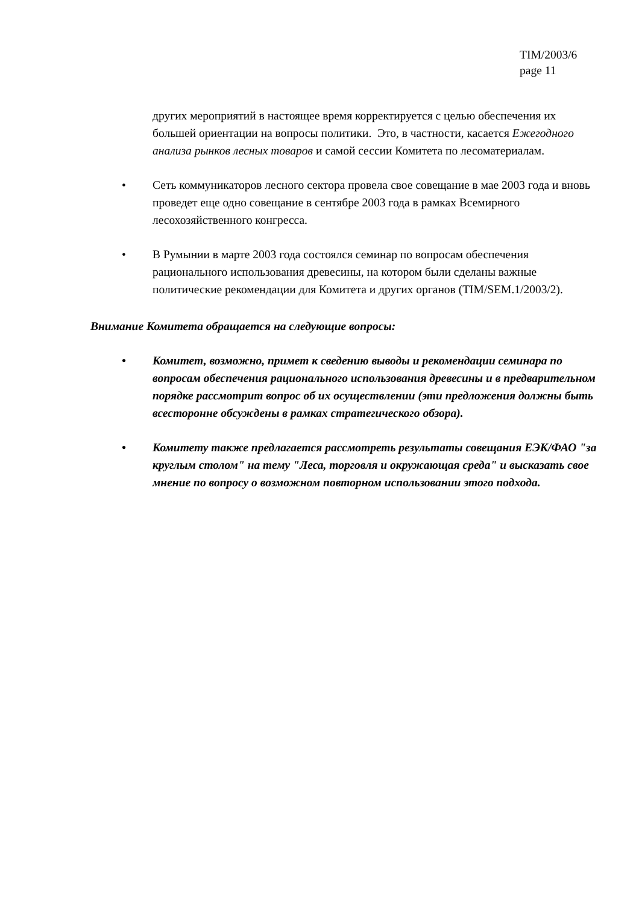TIM/2003/6
page 11
других мероприятий в настоящее время корректируется с целью обеспечения их большей ориентации на вопросы политики. Это, в частности, касается Ежегодного анализа рынков лесных товаров и самой сессии Комитета по лесоматериалам.
• Сеть коммуникаторов лесного сектора провела свое совещание в мае 2003 года и вновь проведет еще одно совещание в сентябре 2003 года в рамках Всемирного лесохозяйственного конгресса.
• В Румынии в марте 2003 года состоялся семинар по вопросам обеспечения рационального использования древесины, на котором были сделаны важные политические рекомендации для Комитета и других органов (TIM/SEM.1/2003/2).
Внимание Комитета обращается на следующие вопросы:
• Комитет, возможно, примет к сведению выводы и рекомендации семинара по вопросам обеспечения рационального использования древесины и в предварительном порядке рассмотрит вопрос об их осуществлении (эти предложения должны быть всесторонне обсуждены в рамках стратегического обзора).
• Комитету также предлагается рассмотреть результаты совещания ЕЭК/ФАО "за круглым столом" на тему "Леса, торговля и окружающая среда" и высказать свое мнение по вопросу о возможном повторном использовании этого подхода.